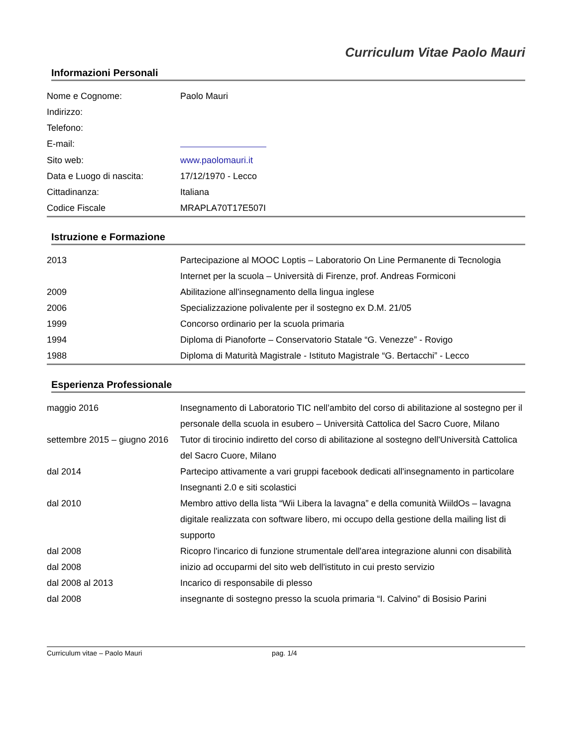Curriculum Vitae Paolo Mauri
Informazioni Personali
| Nome e Cognome: | Paolo Mauri |
| Indirizzo: | |
| Telefono: | |
| E-mail: | |
| Sito web: | www.paolomauri.it |
| Data e Luogo di nascita: | 17/12/1970 - Lecco |
| Cittadinanza: | Italiana |
| Codice Fiscale | MRAPLA70T17E507I |
Istruzione e Formazione
| 2013 | Partecipazione al MOOC Loptis – Laboratorio On Line Permanente di Tecnologia Internet per la scuola – Università di Firenze, prof. Andreas Formiconi |
| 2009 | Abilitazione all'insegnamento della lingua inglese |
| 2006 | Specializzazione polivalente per il sostegno ex D.M. 21/05 |
| 1999 | Concorso ordinario per la scuola primaria |
| 1994 | Diploma di Pianoforte – Conservatorio Statale “G. Venezze” - Rovigo |
| 1988 | Diploma di Maturità Magistrale - Istituto Magistrale “G. Bertacchi” - Lecco |
Esperienza Professionale
| maggio 2016 | Insegnamento di Laboratorio TIC nell’ambito del corso di abilitazione al sostegno per il personale della scuola in esubero – Università Cattolica del Sacro Cuore, Milano |
| settembre 2015 – giugno 2016 | Tutor di tirocinio indiretto del corso di abilitazione al sostegno dell'Università Cattolica del Sacro Cuore, Milano |
| dal 2014 | Partecipo attivamente a vari gruppi facebook dedicati all'insegnamento in particolare Insegnanti 2.0 e siti scolastici |
| dal 2010 | Membro attivo della lista “Wii Libera la lavagna” e della comunità WiildOs – lavagna digitale realizzata con software libero, mi occupo della gestione della mailing list di supporto |
| dal 2008 | Ricopro l'incarico di funzione strumentale dell'area integrazione alunni con disabilità |
| dal 2008 | inizio ad occuparmi del sito web dell'istituto in cui presto servizio |
| dal 2008 al 2013 | Incarico di responsabile di plesso |
| dal 2008 | insegnante di sostegno presso la scuola primaria “I. Calvino” di Bosisio Parini |
Curriculum vitae – Paolo Mauri pag. 1/4